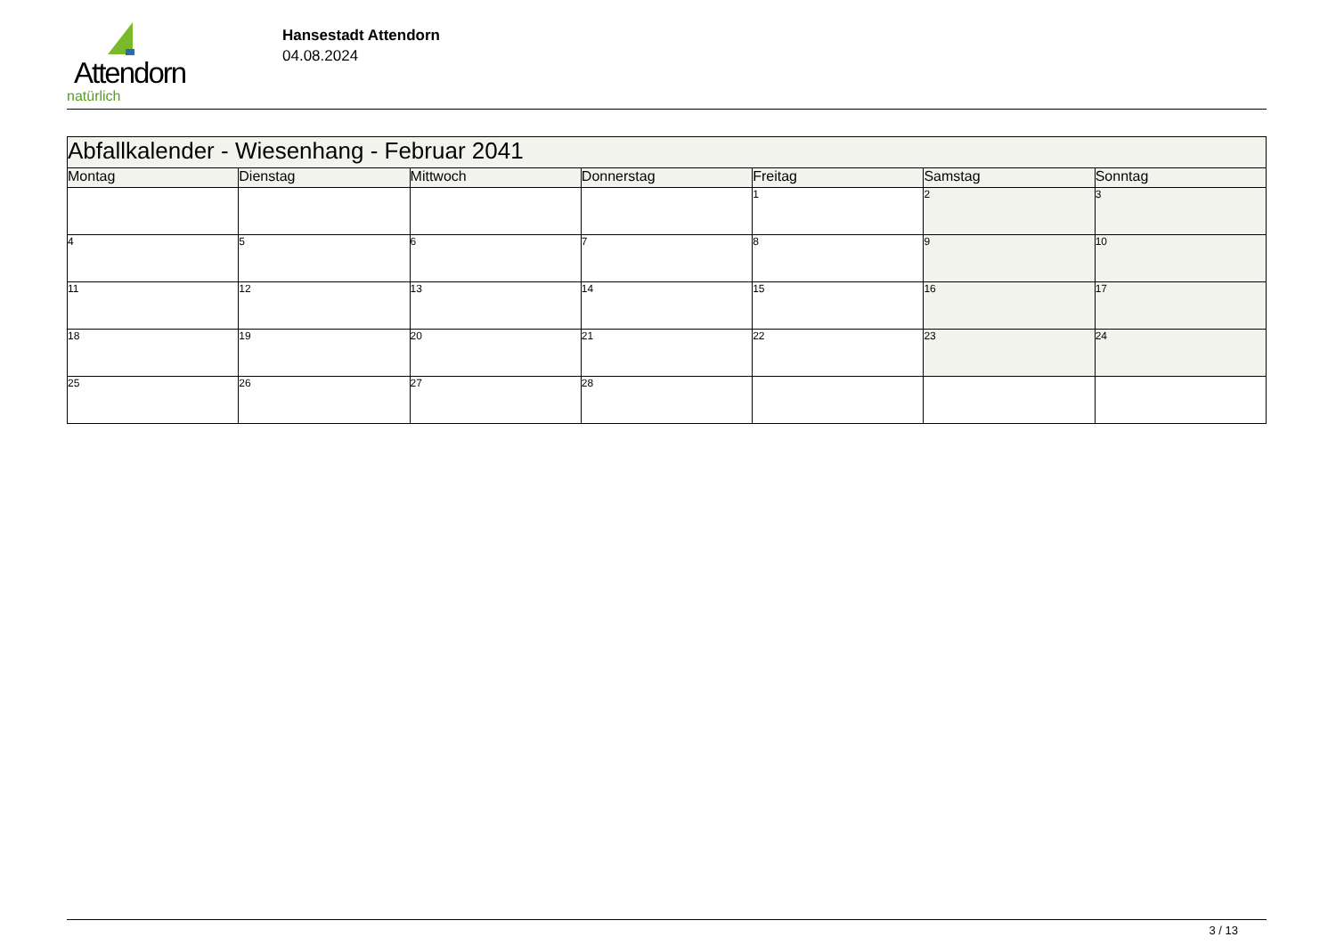Attendorn
natürlich
Hansestadt Attendorn
04.08.2024
| Abfallkalender - Wiesenhang - Februar 2041 | | | | | | |
| --- | --- | --- | --- | --- | --- | --- |
| Montag | Dienstag | Mittwoch | Donnerstag | Freitag | Samstag | Sonntag |
| | | | | 1 | 2 | 3 |
| 4 | 5 | 6 | 7 | 8 | 9 | 10 |
| 11 | 12 | 13 | 14 | 15 | 16 | 17 |
| 18 | 19 | 20 | 21 | 22 | 23 | 24 |
| 25 | 26 | 27 | 28 | | | |
3 / 13